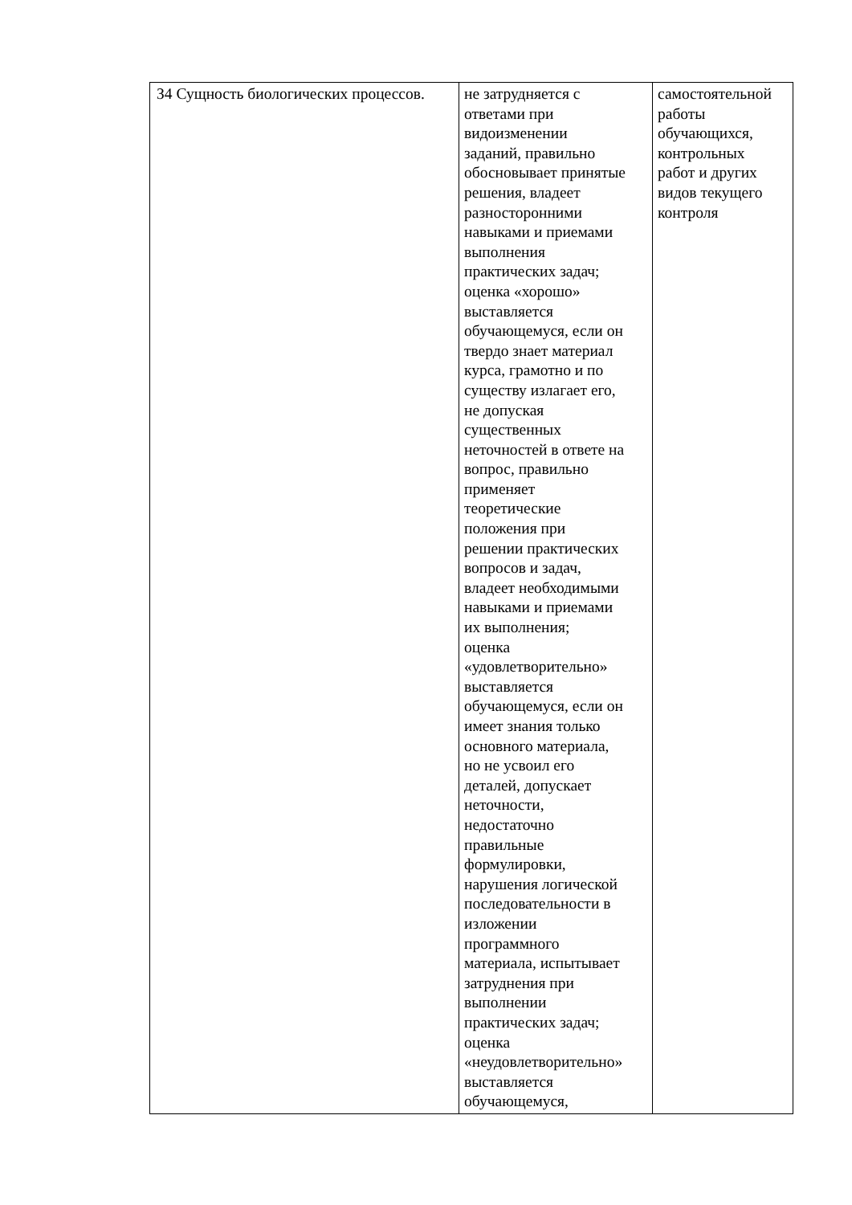| З4 Сущность биологических процессов. | не затрудняется с ответами при видоизменении заданий, правильно обосновывает принятые решения, владеет разносторонними навыками и приемами выполнения практических задач; оценка «хорошо» выставляется обучающемуся, если он твердо знает материал курса, грамотно и по существу излагает его, не допуская существенных неточностей в ответе на вопрос, правильно применяет теоретические положения при решении практических вопросов и задач, владеет необходимыми навыками и приемами их выполнения; оценка «удовлетворительно» выставляется обучающемуся, если он имеет знания только основного материала, но не усвоил его деталей, допускает неточности, недостаточно правильные формулировки, нарушения логической последовательности в изложении программного материала, испытывает затруднения при выполнении практических задач; оценка «неудовлетворительно» выставляется обучающемуся, | самостоятельной работы обучающихся, контрольных работ и других видов текущего контроля |